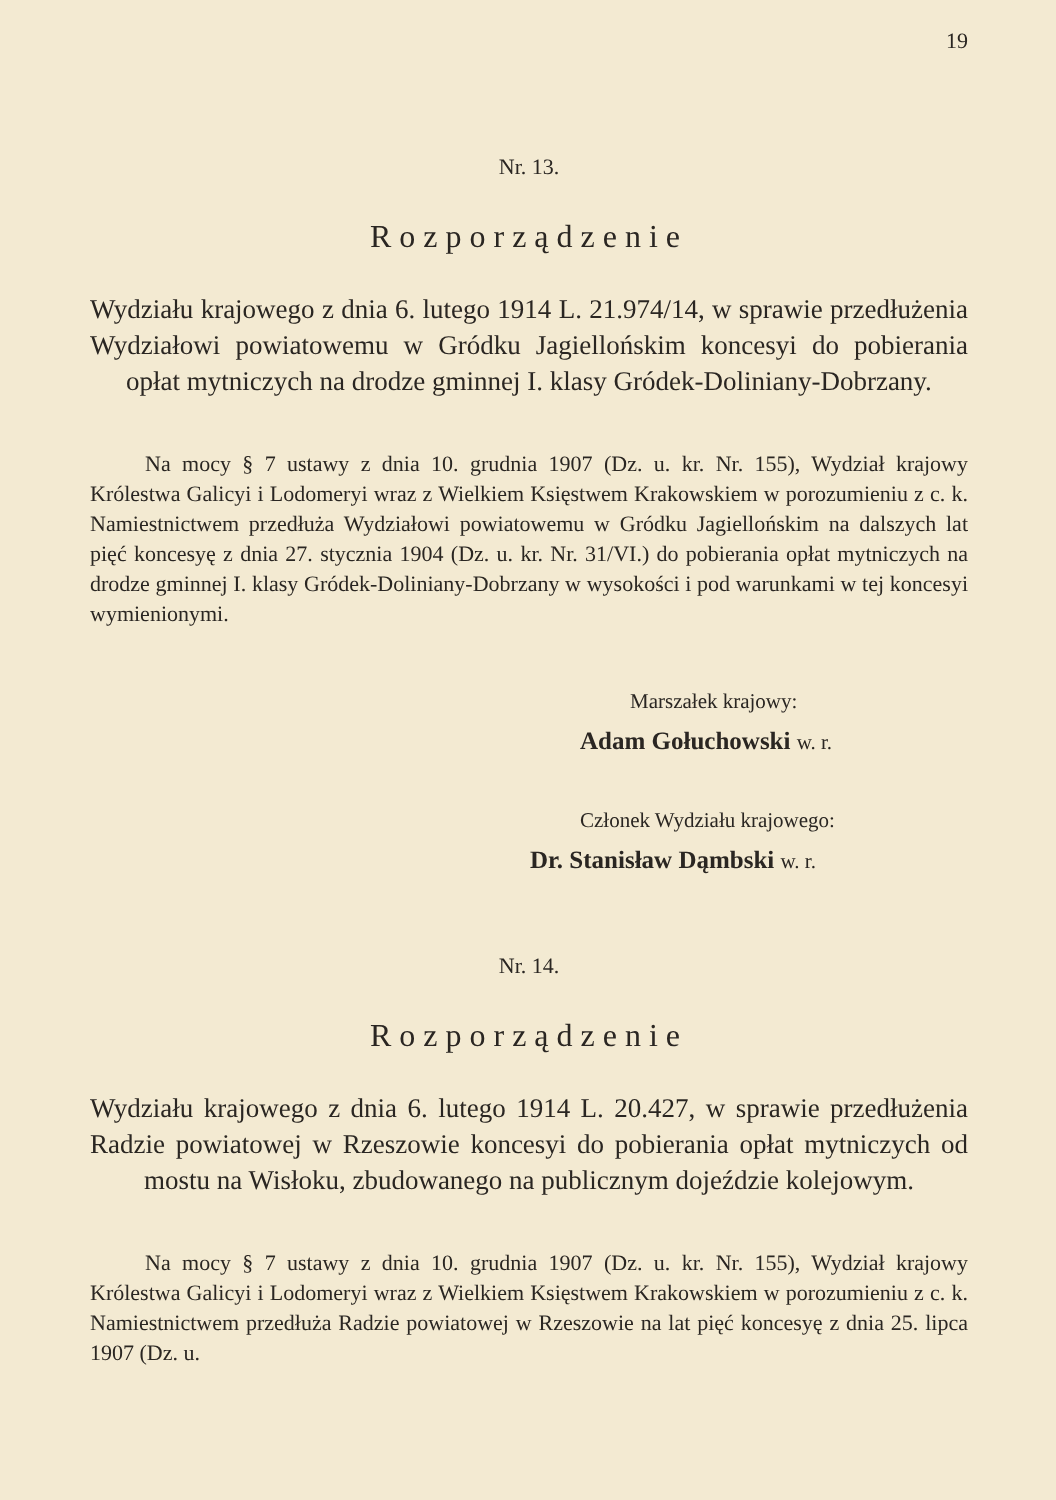19
Nr. 13.
Rozporządzenie
Wydziału krajowego z dnia 6. lutego 1914 L. 21.974/14, w sprawie przedłużenia Wydziałowi powiatowemu w Gródku Jagiellońskim koncesyi do pobierania opłat mytniczych na drodze gminnej I. klasy Gródek-Doliniany-Dobrzany.
Na mocy § 7 ustawy z dnia 10. grudnia 1907 (Dz. u. kr. Nr. 155), Wydział krajowy Królestwa Galicyi i Lodomeryi wraz z Wielkiem Księstwem Krakowskiem w porozumieniu z c. k. Namiestnictwem przedłuża Wydziałowi powiatowemu w Gródku Jagiellońskim na dalszych lat pięć koncesyę z dnia 27. stycznia 1904 (Dz. u. kr. Nr. 31/VI.) do pobierania opłat mytniczych na drodze gminnej I. klasy Gródek-Doliniany-Dobrzany w wysokości i pod warunkami w tej koncesyi wymienionymi.
Marszałek krajowy:
Adam Gołuchowski w. r.
Członek Wydziału krajowego:
Dr. Stanisław Dąmbski w. r.
Nr. 14.
Rozporządzenie
Wydziału krajowego z dnia 6. lutego 1914 L. 20.427, w sprawie przedłużenia Radzie powiatowej w Rzeszowie koncesyi do pobierania opłat mytniczych od mostu na Wisłoku, zbudowanego na publicznym dojeździe kolejowym.
Na mocy § 7 ustawy z dnia 10. grudnia 1907 (Dz. u. kr. Nr. 155), Wydział krajowy Królestwa Galicyi i Lodomeryi wraz z Wielkiem Księstwem Krakowskiem w porozumieniu z c. k. Namiestnictwem przedłuża Radzie powiatowej w Rzeszowie na lat pięć koncesyę z dnia 25. lipca 1907 (Dz. u.